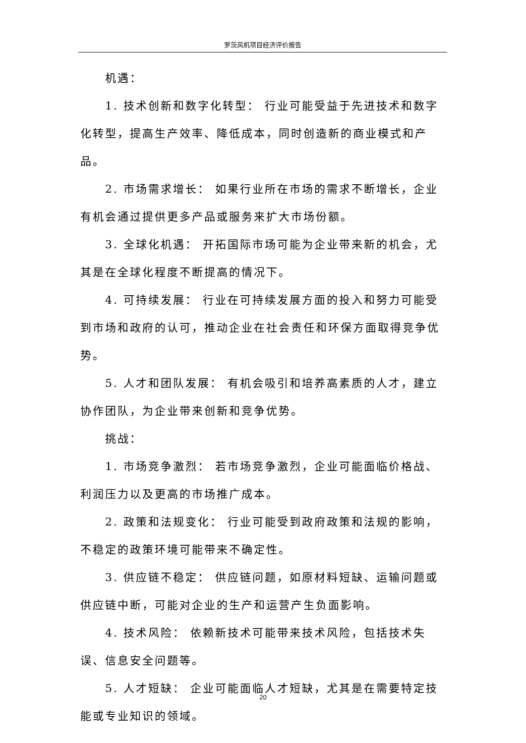罗茨风机项目经济评价报告
机遇：
1. 技术创新和数字化转型： 行业可能受益于先进技术和数字化转型，提高生产效率、降低成本，同时创造新的商业模式和产品。
2. 市场需求增长： 如果行业所在市场的需求不断增长，企业有机会通过提供更多产品或服务来扩大市场份额。
3. 全球化机遇： 开拓国际市场可能为企业带来新的机会，尤其是在全球化程度不断提高的情况下。
4. 可持续发展： 行业在可持续发展方面的投入和努力可能受到市场和政府的认可，推动企业在社会责任和环保方面取得竞争优势。
5. 人才和团队发展： 有机会吸引和培养高素质的人才，建立协作团队，为企业带来创新和竞争优势。
挑战：
1. 市场竞争激烈： 若市场竞争激烈，企业可能面临价格战、利润压力以及更高的市场推广成本。
2. 政策和法规变化： 行业可能受到政府政策和法规的影响，不稳定的政策环境可能带来不确定性。
3. 供应链不稳定： 供应链问题，如原材料短缺、运输问题或供应链中断，可能对企业的生产和运营产生负面影响。
4. 技术风险： 依赖新技术可能带来技术风险，包括技术失误、信息安全问题等。
5. 人才短缺： 企业可能面临人才短缺，尤其是在需要特定技能或专业知识的领域。
20